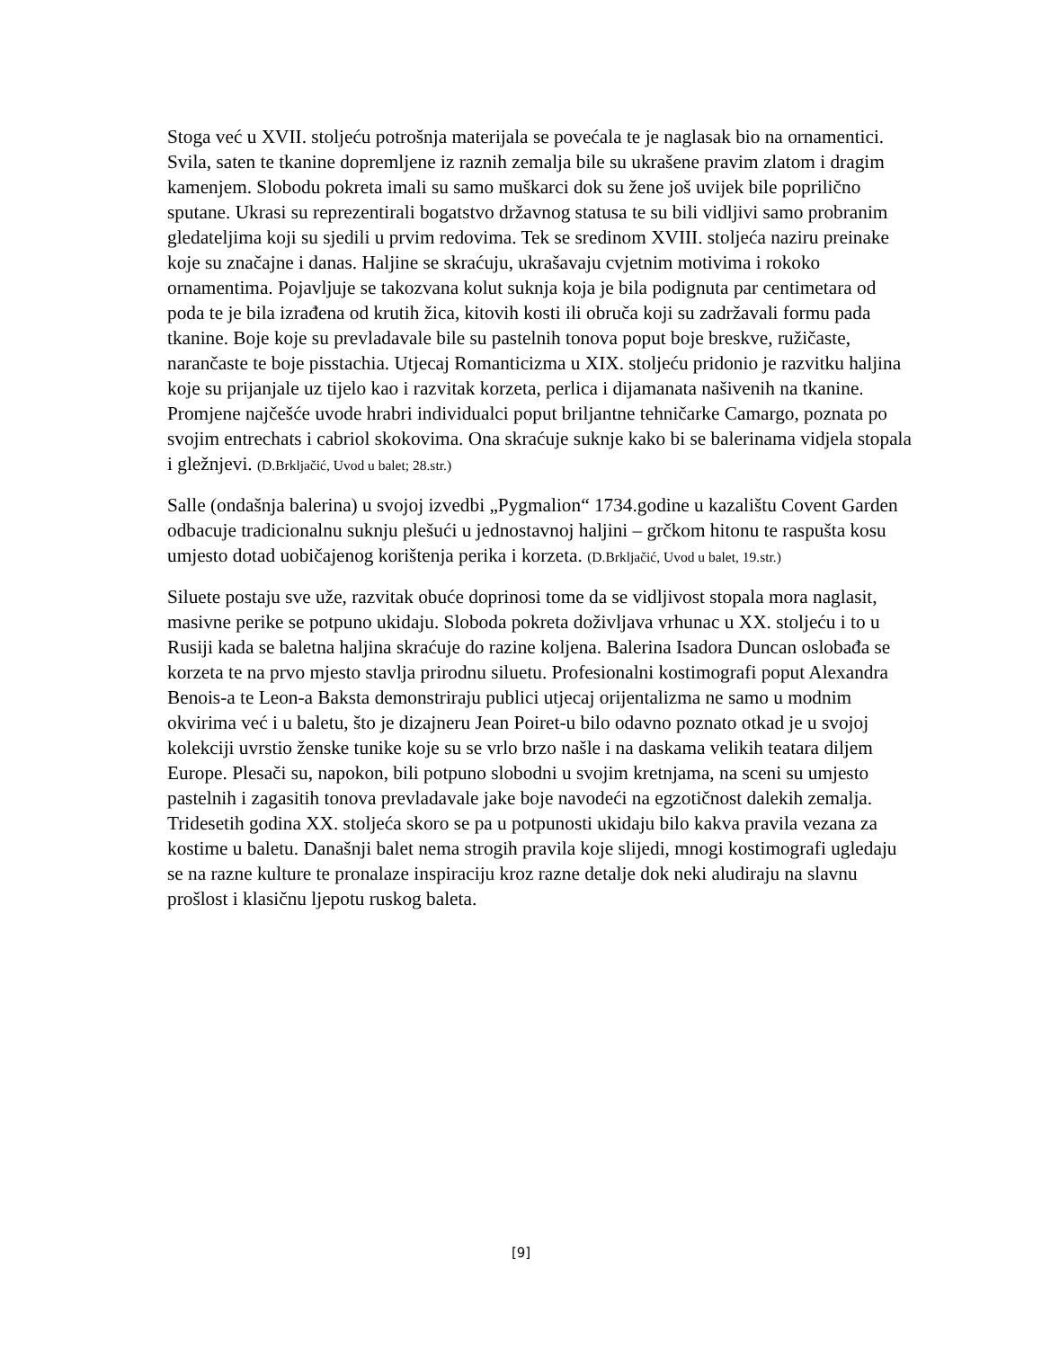Stoga već u XVII. stoljeću potrošnja materijala se povećala te je naglasak bio na ornamentici. Svila, saten te tkanine dopremljene iz raznih zemalja bile su ukrašene pravim zlatom i dragim kamenjem. Slobodu pokreta imali su samo muškarci dok su žene još uvijek bile poprilično sputane. Ukrasi su reprezentirali bogatstvo državnog statusa te su bili vidljivi samo probranim gledateljima koji su sjedili u prvim redovima. Tek se sredinom XVIII. stoljeća naziru preinake koje su značajne i danas. Haljine se skraćuju, ukrašavaju cvjetnim motivima i rokoko ornamentima. Pojavljuje se takozvana kolut suknja koja je bila podignuta par centimetara od poda te je bila izrađena od krutih žica, kitovih kosti ili obruča koji su zadržavali formu pada tkanine. Boje koje su prevladavale bile su pastelnih tonova poput boje breskve, ružičaste, narančaste te boje pisstachia. Utjecaj Romanticizma u XIX. stoljeću pridonio je razvitku haljina koje su prijanjale uz tijelo kao i razvitak korzeta, perlica i dijamanata našivenih na tkanine. Promjene najčešće uvode hrabri individualci poput briljantne tehničarke Camargo, poznata po svojim entrechats i cabriol skokovima. Ona skraćuje suknje kako bi se balerinama vidjela stopala i gležnjevi. (D.Brkljačić, Uvod u balet; 28.str.)
Salle (ondašnja balerina) u svojoj izvedbi „Pygmalion“ 1734.godine u kazalištu Covent Garden odbacuje tradicionalnu suknju plešući u jednostavnoj haljini – grčkom hitonu te raspušta kosu umjesto dotad uobičajenog korištenja perika i korzeta. (D.Brkljačić, Uvod u balet, 19.str.)
Siluete postaju sve uže, razvitak obuće doprinosi tome da se vidljivost stopala mora naglasit, masivne perike se potpuno ukidaju. Sloboda pokreta doživljava vrhunac u XX. stoljeću i to u Rusiji kada se baletna haljina skraćuje do razine koljena. Balerina Isadora Duncan oslobađa se korzeta te na prvo mjesto stavlja prirodnu siluetu. Profesionalni kostimografi poput Alexandra Benois-a te Leon-a Baksta demonstriraju publici utjecaj orijentalizma ne samo u modnim okvirima već i u baletu, što je dizajneru Jean Poiret-u bilo odavno poznato otkad je u svojoj kolekciji uvrstio ženske tunike koje su se vrlo brzo našle i na daskama velikih teatara diljem Europe. Plesači su, napokon, bili potpuno slobodni u svojim kretnjama, na sceni su umjesto pastelnih i zagasitih tonova prevladavale jake boje navodeći na egzotičnost dalekih zemalja. Tridesetih godina XX. stoljeća skoro se pa u potpunosti ukidaju bilo kakva pravila vezana za kostime u baletu. Današnji balet nema strogih pravila koje slijedi, mnogi kostimografi ugledaju se na razne kulture te pronalaze inspiraciju kroz razne detalje dok neki aludiraju na slavnu prošlost i klasičnu ljepotu ruskog baleta.
[9]